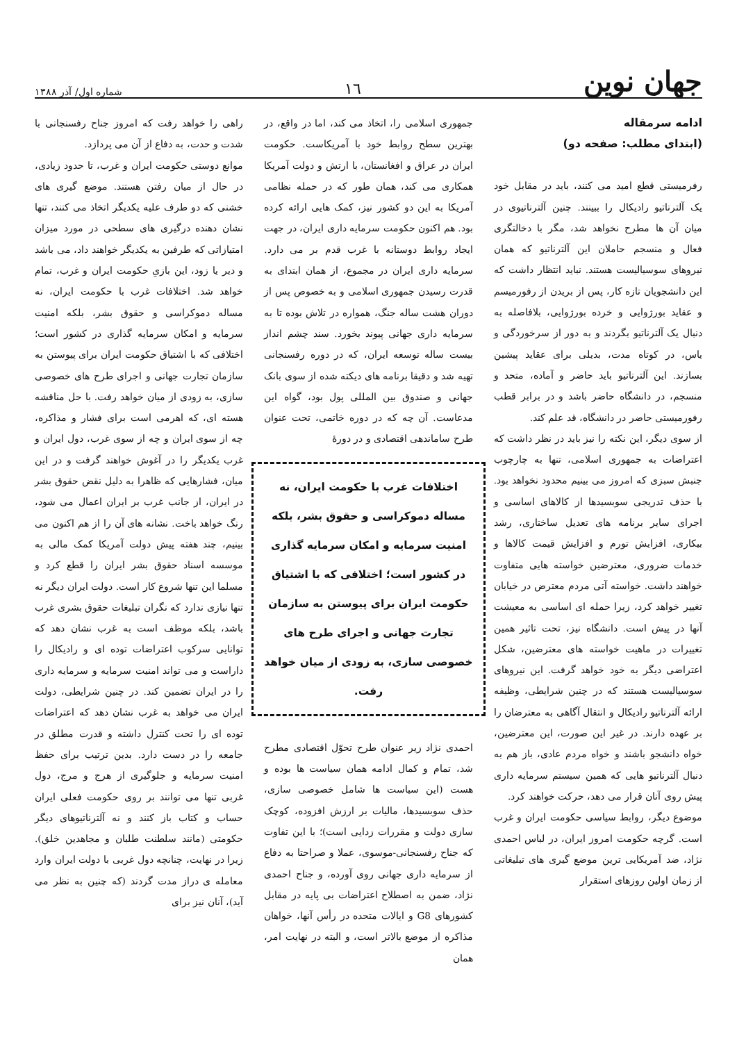جهان نوین
١٦
شماره اول/ آذر ۱۳۸۸
ادامه سرمقاله
(ابتدای مطلب: صفحه دو)
رفرمیستی قطع امید می کنند، باید در مقابل خود یک آلترناتیو رادیکال را ببینند. چنین آلترناتیوی در میان آن ها مطرح نخواهد شد، مگر با دخالتگری فعال و منسجم حاملان این آلترناتیو که همان نیروهای سوسیالیست هستند. نباید انتظار داشت که این دانشجویان تازه کار، پس از بریدن از رفورمیسم و عقاید بورژوایی و خرده بورژوایی، بلافاصله به دنبال یک آلترناتیو بگردند و به دور از سرخوردگی و یاس، در کوتاه مدت، بدیلی برای عقاید پیشین بسازند. این آلترناتیو باید حاضر و آماده، متحد و منسجم، در دانشگاه حاضر باشد و در برابر قطب رفورمیستی حاضر در دانشگاه، قد علم کند.
از سوی دیگر، این نکته را نیز باید در نظر داشت که اعتراضات به جمهوری اسلامی، تنها به چارچوب جنبش سبزی که امروز می بینیم محدود نخواهد بود. با حذف تدریجی سوبسیدها از کالاهای اساسی و اجرای سایر برنامه های تعدیل ساختاری، رشد بیکاری، افزایش تورم و افزایش قیمت کالاها و خدمات ضروری، معترضین خواسته هایی متفاوت خواهند داشت. خواسته آتی مردم معترض در خیابان تغییر خواهد کرد، زیرا حمله ای اساسی به معیشت آنها در پیش است. دانشگاه نیز، تحت تاثیر همین تغییرات در ماهیت خواسته های معترضین، شکل اعتراضی دیگر به خود خواهد گرفت. این نیروهای سوسیالیست هستند که در چنین شرایطی، وظیفه ارائه آلترناتیو رادیکال و انتقال آگاهی به معترضان را بر عهده دارند. در غیر این صورت، این معترضین، خواه دانشجو باشند و خواه مردم عادی، باز هم به دنبال آلترناتیو هایی که همین سیستم سرمایه داری پیش روی آنان قرار می دهد، حرکت خواهند کرد.
موضوع دیگر، روابط سیاسی حکومت ایران و غرب است. گرچه حکومت امروز ایران، در لباس احمدی نژاد، ضد آمریکایی ترین موضع گیری های تبلیغاتی از زمان اولین روزهای استقرار
جمهوری اسلامی را، اتخاذ می کند، اما در واقع، در بهترین سطح روابط خود با آمریکاست. حکومت ایران در عراق و افغانستان، با ارتش و دولت آمریکا همکاری می کند، همان طور که در حمله نظامی آمریکا به این دو کشور نیز، کمک هایی ارائه کرده بود. هم اکنون حکومت سرمایه داری ایران، در جهت ایجاد روابط دوستانه با غرب قدم بر می دارد. سرمایه داری ایران در مجموع، از همان ابتدای به قدرت رسیدن جمهوری اسلامی و به خصوص پس از دوران هشت ساله جنگ، همواره در تلاش بوده تا به سرمایه داری جهانی پیوند بخورد. سند چشم انداز بیست ساله توسعه ایران، که در دوره رفسنجانی تهیه شد و دقیقا برنامه های دیکته شده از سوی بانک جهانی و صندوق بین المللی پول بود، گواه این مدعاست. آن چه که در دوره خاتمی، تحت عنوان طرح ساماندهی اقتصادی و در دورهٔ
اختلافات غرب با حکومت ایران، نه مساله دموکراسی و حقوق بشر، بلکه امنیت سرمایه و امکان سرمایه گذاری در کشور است؛ اختلافی که با اشتیاق حکومت ایران برای پیوستن به سازمان تجارت جهانی و اجرای طرح های خصوصی سازی، به زودی از میان خواهد رفت.
احمدی نژاد زیر عنوان طرح تحوّل اقتصادی مطرح شد، تمام و کمال ادامه همان سیاست ها بوده و هست (این سیاست ها شامل خصوصی سازی، حذف سوبسیدها، مالیات بر ارزش افزوده، کوچک سازی دولت و مقررات زدایی است)؛ با این تفاوت که جناح رفسنجانی-موسوی، عملا و صراحتا به دفاع از سرمایه داری جهانی روی آورده، و جناح احمدی نژاد، ضمن به اصطلاح اعتراضات بی پایه در مقابل کشورهای G8 و ایالات متحده در رأس آنها، خواهان مذاکره از موضع بالاتر است، و البته در نهایت امر، همان
راهی را خواهد رفت که امروز جناح رفسنجانی با شدت و حدت، به دفاع از آن می پردازد.
موانع دوستی حکومت ایران و غرب، تا حدود زیادی، در حال از میان رفتن هستند. موضع گیری های خشنی که دو طرف علیه یکدیگر اتخاذ می کنند، تنها نشان دهنده درگیری های سطحی در مورد میزان امتیازاتی که طرفین به یکدیگر خواهند داد، می باشد و دیر یا زود، این بازیِ حکومت ایران و غرب، تمام خواهد شد. اختلافات غرب با حکومت ایران، نه مساله دموکراسی و حقوق بشر، بلکه امنیت سرمایه و امکان سرمایه گذاری در کشور است؛ اختلافی که با اشتیاق حکومت ایران برای پیوستن به سازمان تجارت جهانی و اجرای طرح های خصوصی سازی، به زودی از میان خواهد رفت. با حل مناقشه هسته ای، که اهرمی است برای فشار و مذاکره، چه از سوی ایران و چه از سوی غرب، دول ایران و غرب یکدیگر را در آغوش خواهند گرفت و در این میان، فشارهایی که ظاهرا به دلیل نقض حقوق بشر در ایران، از جانب غرب بر ایران اعمال می شود، رنگ خواهد باخت. نشانه های آن را از هم اکنون می بینیم، چند هفته پیش دولت آمریکا کمک مالی به موسسه اسناد حقوق بشر ایران را قطع کرد و مسلما این تنها شروع کار است. دولت ایران دیگر نه تنها نیازی ندارد که نگران تبلیغات حقوق بشری غرب باشد، بلکه موظف است به غرب نشان دهد که توانایی سرکوب اعتراضات توده ای و رادیکال را داراست و می تواند امنیت سرمایه و سرمایه داری را در ایران تضمین کند. در چنین شرایطی، دولت ایران می خواهد به غرب نشان دهد که اعتراضات توده ای را تحت کنترل داشته و قدرت مطلق در جامعه را در دست دارد. بدین ترتیب برای حفظ امنیت سرمایه و جلوگیری از هرج و مرج، دول غربی تنها می توانند بر روی حکومت فعلی ایران حساب و کتاب باز کنند و نه آلترناتیوهای دیگر حکومتی (مانند سلطنت طلبان و مجاهدین خلق). زیرا در نهایت، چنانچه دول غربی با دولت ایران وارد معامله ی دراز مدت گردند (که چنین به نظر می آید)، آنان نیز برای